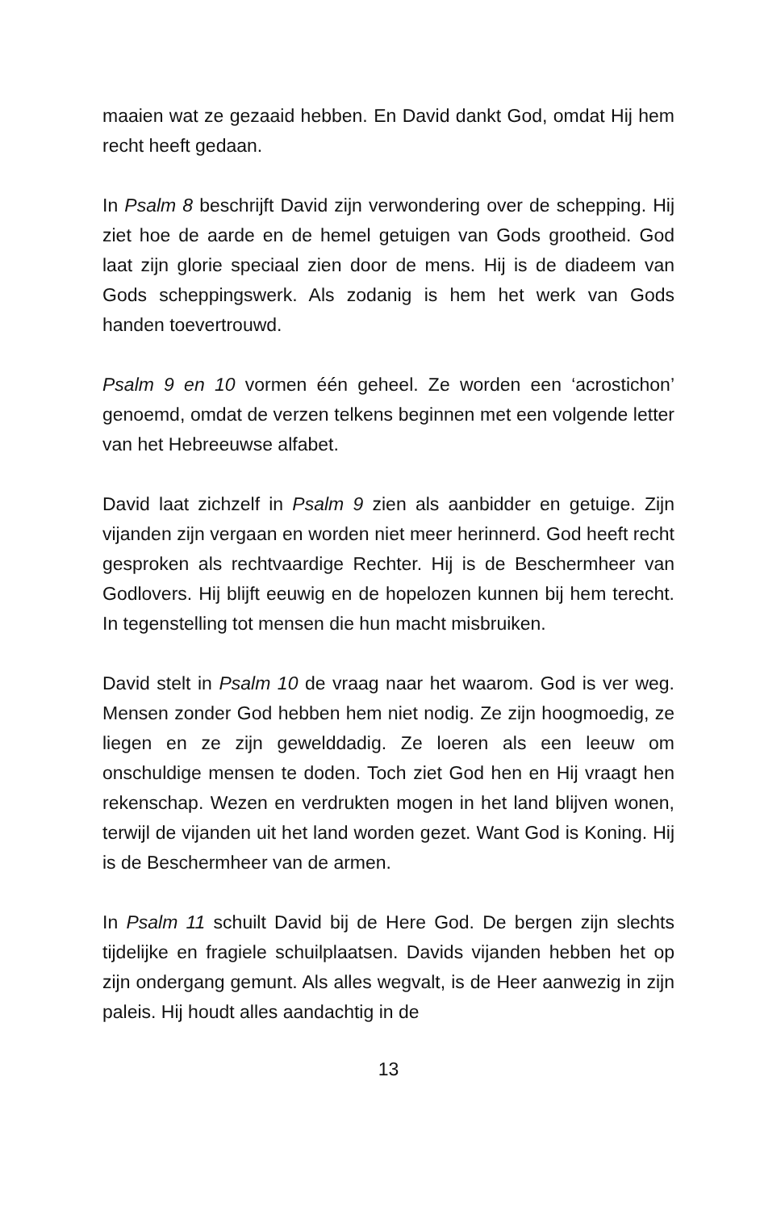maaien wat ze gezaaid hebben. En David dankt God, omdat Hij hem recht heeft gedaan.
In Psalm 8 beschrijft David zijn verwondering over de schepping. Hij ziet hoe de aarde en de hemel getuigen van Gods grootheid. God laat zijn glorie speciaal zien door de mens. Hij is de diadeem van Gods scheppingswerk. Als zodanig is hem het werk van Gods handen toevertrouwd.
Psalm 9 en 10 vormen één geheel. Ze worden een ‘acrostichon’ genoemd, omdat de verzen telkens beginnen met een volgende letter van het Hebreeuwse alfabet.
David laat zichzelf in Psalm 9 zien als aanbidder en getuige. Zijn vijanden zijn vergaan en worden niet meer herinnerd. God heeft recht gesproken als rechtvaardige Rechter. Hij is de Beschermheer van Godlovers. Hij blijft eeuwig en de hopelozen kunnen bij hem terecht. In tegenstelling tot mensen die hun macht misbruiken.
David stelt in Psalm 10 de vraag naar het waarom. God is ver weg. Mensen zonder God hebben hem niet nodig. Ze zijn hoogmoedig, ze liegen en ze zijn gewelddadig. Ze loeren als een leeuw om onschuldige mensen te doden. Toch ziet God hen en Hij vraagt hen rekenschap. Wezen en verdrukten mogen in het land blijven wonen, terwijl de vijanden uit het land worden gezet. Want God is Koning. Hij is de Beschermheer van de armen.
In Psalm 11 schuilt David bij de Here God. De bergen zijn slechts tijdelijke en fragiele schuilplaatsen. Davids vijanden hebben het op zijn ondergang gemunt. Als alles wegvalt, is de Heer aanwezig in zijn paleis. Hij houdt alles aandachtig in de
13